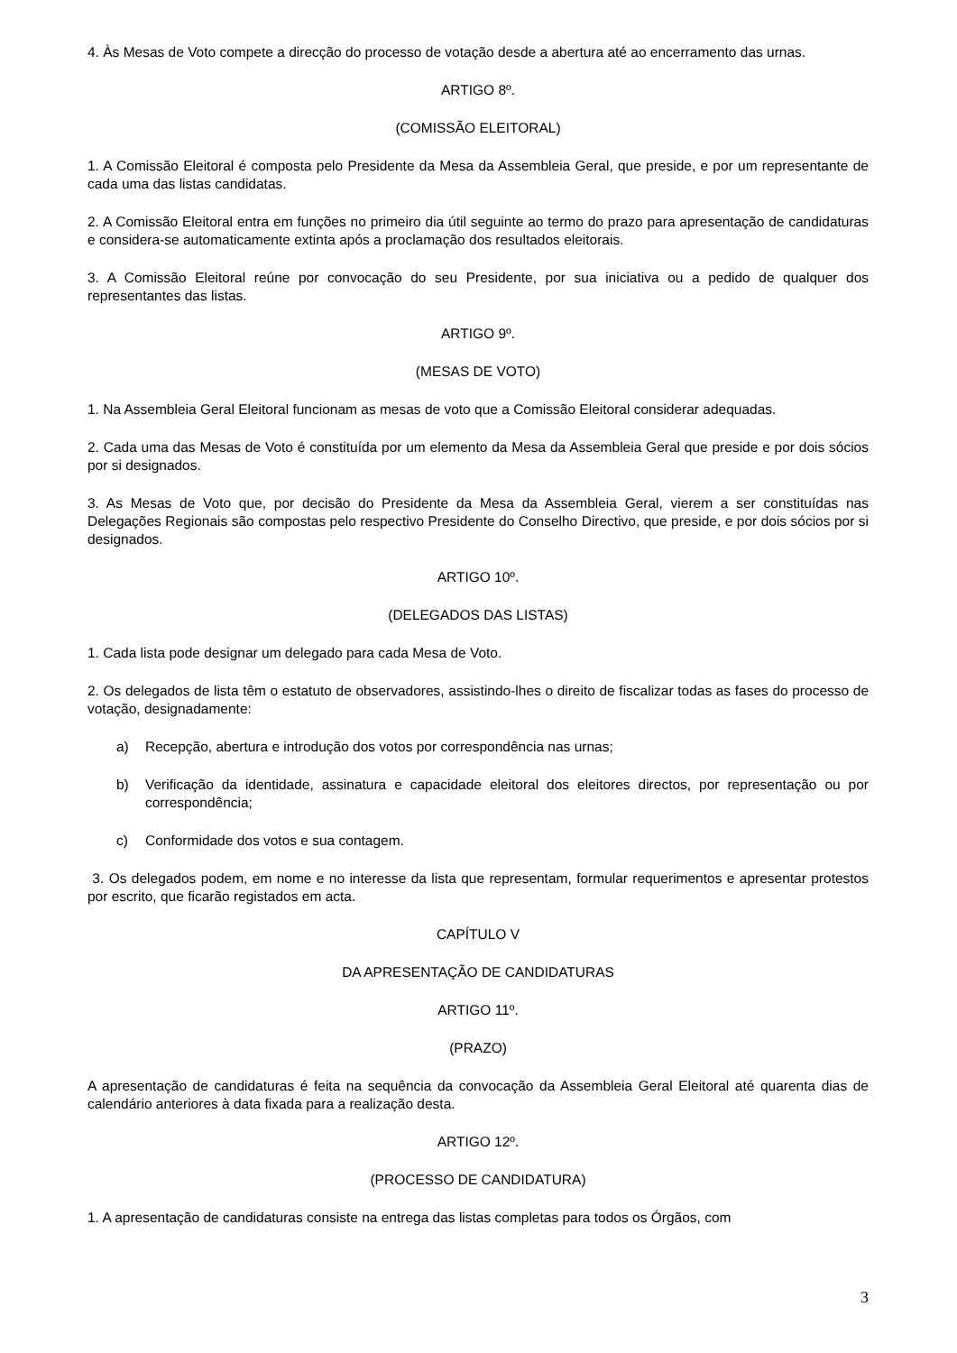4. Às Mesas de Voto compete a direcção do processo de votação desde a abertura até ao encerramento das urnas.
ARTIGO 8º.
(COMISSÃO ELEITORAL)
1. A Comissão Eleitoral é composta pelo Presidente da Mesa da Assembleia Geral, que preside, e por um representante de cada uma das listas candidatas.
2. A Comissão Eleitoral entra em funções no primeiro dia útil seguinte ao termo do prazo para apresentação de candidaturas e considera-se automaticamente extinta após a proclamação dos resultados eleitorais.
3. A Comissão Eleitoral reúne por convocação do seu Presidente, por sua iniciativa ou a pedido de qualquer dos representantes das listas.
ARTIGO 9º.
(MESAS DE VOTO)
1. Na Assembleia Geral Eleitoral funcionam as mesas de voto que a Comissão Eleitoral considerar adequadas.
2. Cada uma das Mesas de Voto é constituída por um elemento da Mesa da Assembleia Geral que preside e por dois sócios por si designados.
3. As Mesas de Voto que, por decisão do Presidente da Mesa da Assembleia Geral, vierem a ser constituídas nas Delegações Regionais são compostas pelo respectivo Presidente do Conselho Directivo, que preside, e por dois sócios por si designados.
ARTIGO 10º.
(DELEGADOS DAS LISTAS)
1. Cada lista pode designar um delegado para cada Mesa de Voto.
2. Os delegados de lista têm o estatuto de observadores, assistindo-lhes o direito de fiscalizar todas as fases do processo de votação, designadamente:
a) Recepção, abertura e introdução dos votos por correspondência nas urnas;
b) Verificação da identidade, assinatura e capacidade eleitoral dos eleitores directos, por representação ou por correspondência;
c) Conformidade dos votos e sua contagem.
3. Os delegados podem, em nome e no interesse da lista que representam, formular requerimentos e apresentar protestos por escrito, que ficarão registados em acta.
CAPÍTULO V
DA APRESENTAÇÃO DE CANDIDATURAS
ARTIGO 11º.
(PRAZO)
A apresentação de candidaturas é feita na sequência da convocação da Assembleia Geral Eleitoral até quarenta dias de calendário anteriores à data fixada para a realização desta.
ARTIGO 12º.
(PROCESSO DE CANDIDATURA)
1. A apresentação de candidaturas consiste na entrega das listas completas para todos os Órgãos, com
3